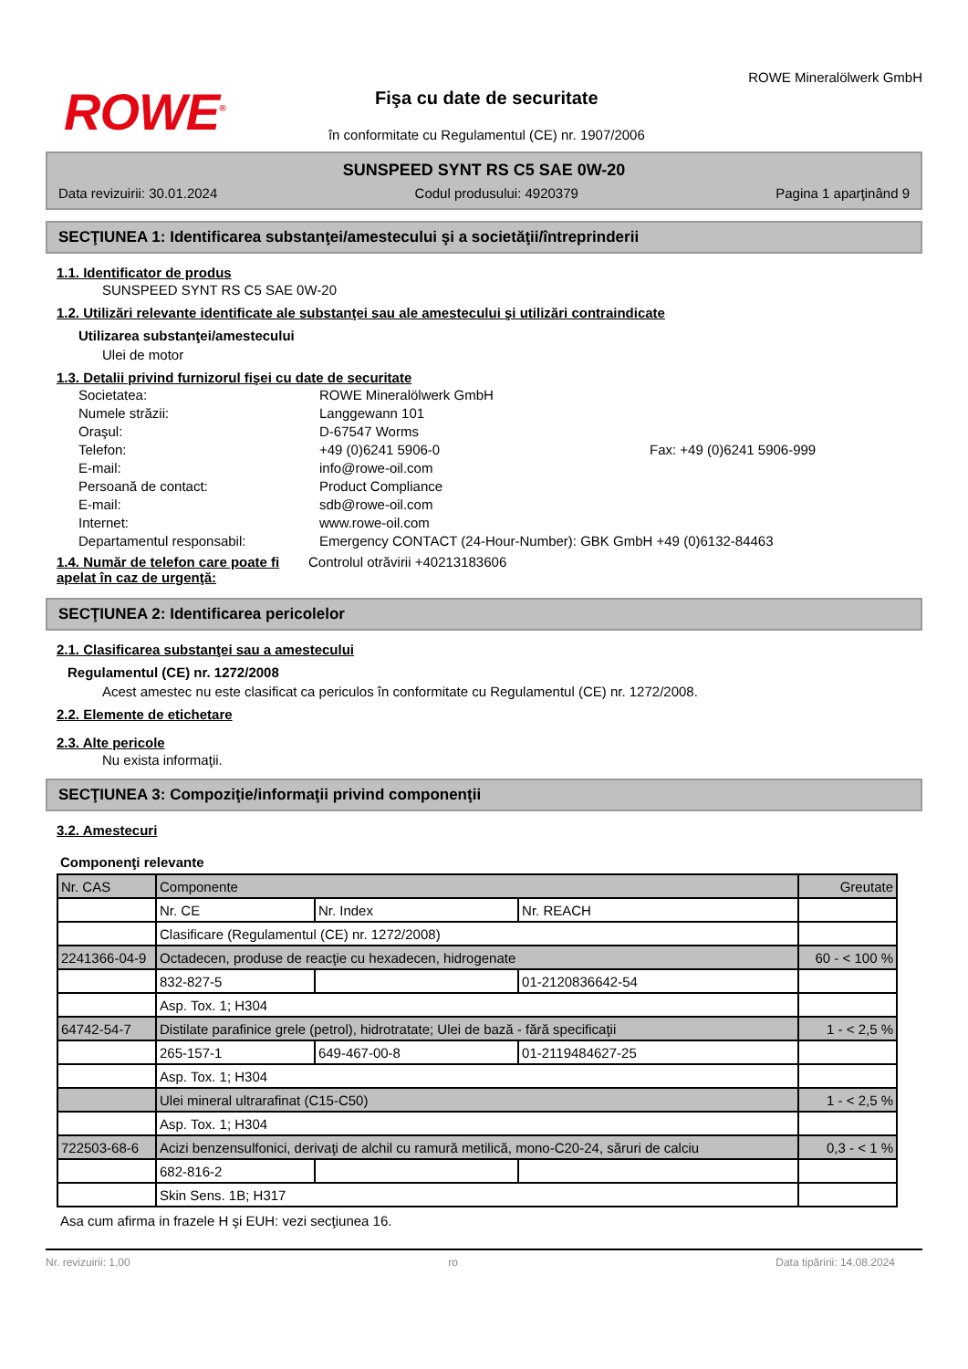ROWE<sup>®</sup>
Fişa cu date de securitate
în conformitate cu Regulamentul (CE) nr. 1907/2006
ROWE Mineralölwerk GmbH
SUNSPEED SYNT RS C5 SAE 0W-20
Data revizuirii: 30.01.2024 Codul produsului: 4920379 Pagina 1 aparţinând 9
SECŢIUNEA 1: Identificarea substanţei/amestecului şi a societăţii/întreprinderii
1.1. Identificator de produs
SUNSPEED SYNT RS C5 SAE 0W-20
1.2. Utilizări relevante identificate ale substanţei sau ale amestecului şi utilizări contraindicate
Utilizarea substanţei/amestecului
Ulei de motor
1.3. Detalii privind furnizorul fişei cu date de securitate
Societatea: ROWE Mineralölwerk GmbH Numele străzii: Langgewann 101 Oraşul: D-67547 Worms Telefon: +49 (0)6241 5906-0 Fax: +49 (0)6241 5906-999 E-mail: info@rowe-oil.com Persoană de contact: Product Compliance E-mail: sdb@rowe-oil.com Internet: www.rowe-oil.com Departamentul responsabil: Emergency CONTACT (24-Hour-Number): GBK GmbH +49 (0)6132-84463
1.4. Număr de telefon care poate fi apelat în caz de urgenţă:
Controlul otrăvirii +40213183606
SECŢIUNEA 2: Identificarea pericolelor
2.1. Clasificarea substanţei sau a amestecului
Regulamentul (CE) nr. 1272/2008
Acest amestec nu este clasificat ca periculos în conformitate cu Regulamentul (CE) nr. 1272/2008.
2.2. Elemente de etichetare
2.3. Alte pericole
Nu exista informaţii.
SECŢIUNEA 3: Compoziţie/informaţii privind componenţii
3.2. Amestecuri
Componenţi relevante
| Nr. CAS | Componente | | | Greutate |
| | Nr. CE | Nr. Index | Nr. REACH | |
| | Clasificare (Regulamentul (CE) nr. 1272/2008) | | | |
| 2241366-04-9 | Octadecen, produse de reacţie cu hexadecen, hidrogenate | | | 60 - < 100 % |
| | 832-827-5 | | 01-2120836642-54 | |
| | Asp. Tox. 1; H304 | | | |
| 64742-54-7 | Distilate parafinice grele (petrol), hidrotratate; Ulei de bază - fără specificaţii | | | 1 - < 2,5 % |
| | 265-157-1 | 649-467-00-8 | 01-2119484627-25 | |
| | Asp. Tox. 1; H304 | | | |
| | Ulei mineral ultrarafinat (C15-C50) | | | 1 - < 2,5 % |
| | Asp. Tox. 1; H304 | | | |
| 722503-68-6 | Acizi benzensulfonici, derivaţi de alchil cu ramură metilică, mono-C20-24, săruri de calciu | | | 0,3 - < 1 % |
| | 682-816-2 | | | |
| | Skin Sens. 1B; H317 | | | |
Asa cum afirma in frazele H şi EUH: vezi secţiunea 16.
Nr. revizuirii: 1,00 ro Data tipăririi: 14.08.2024